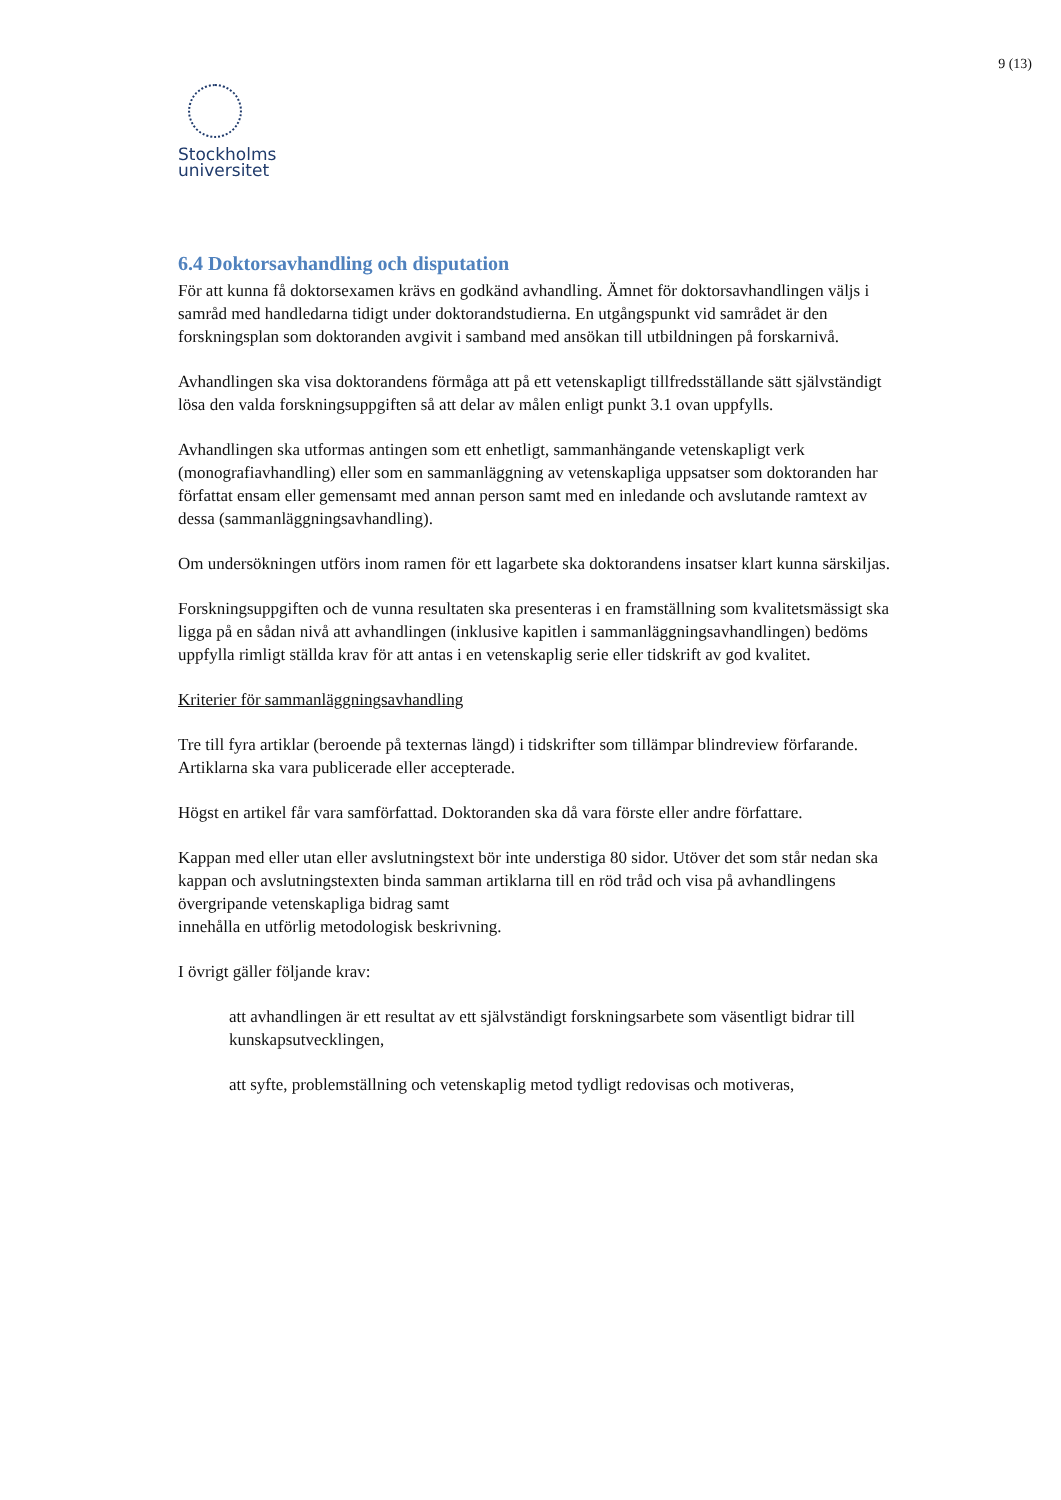9 (13)
Stockholms
universitet
6.4 Doktorsavhandling och disputation
För att kunna få doktorsexamen krävs en godkänd avhandling. Ämnet för doktorsavhandlingen väljs i samråd med handledarna tidigt under doktorandstudierna. En utgångspunkt vid samrådet är den forskningsplan som doktoranden avgivit i samband med ansökan till utbildningen på forskarnivå.
Avhandlingen ska visa doktorandens förmåga att på ett vetenskapligt tillfredsställande sätt självständigt lösa den valda forskningsuppgiften så att delar av målen enligt punkt 3.1 ovan uppfylls.
Avhandlingen ska utformas antingen som ett enhetligt, sammanhängande vetenskapligt verk (monografiavhandling) eller som en sammanläggning av vetenskapliga uppsatser som doktoranden har författat ensam eller gemensamt med annan person samt med en inledande och avslutande ramtext av dessa (sammanläggningsavhandling).
Om undersökningen utförs inom ramen för ett lagarbete ska doktorandens insatser klart kunna särskiljas.
Forskningsuppgiften och de vunna resultaten ska presenteras i en framställning som kvalitetsmässigt ska ligga på en sådan nivå att avhandlingen (inklusive kapitlen i sammanläggningsavhandlingen) bedöms uppfylla rimligt ställda krav för att antas i en vetenskaplig serie eller tidskrift av god kvalitet.
Kriterier för sammanläggningsavhandling
Tre till fyra artiklar (beroende på texternas längd) i tidskrifter som tillämpar blindreview förfarande. Artiklarna ska vara publicerade eller accepterade.
Högst en artikel får vara samförfattad. Doktoranden ska då vara förste eller andre författare.
Kappan med eller utan eller avslutningstext bör inte understiga 80 sidor. Utöver det som står nedan ska kappan och avslutningstexten binda samman artiklarna till en röd tråd och visa på avhandlingens övergripande vetenskapliga bidrag samt
innehålla en utförlig metodologisk beskrivning.
I övrigt gäller följande krav:
att avhandlingen är ett resultat av ett självständigt forskningsarbete som väsentligt bidrar till kunskapsutvecklingen,
att syfte, problemställning och vetenskaplig metod tydligt redovisas och motiveras,